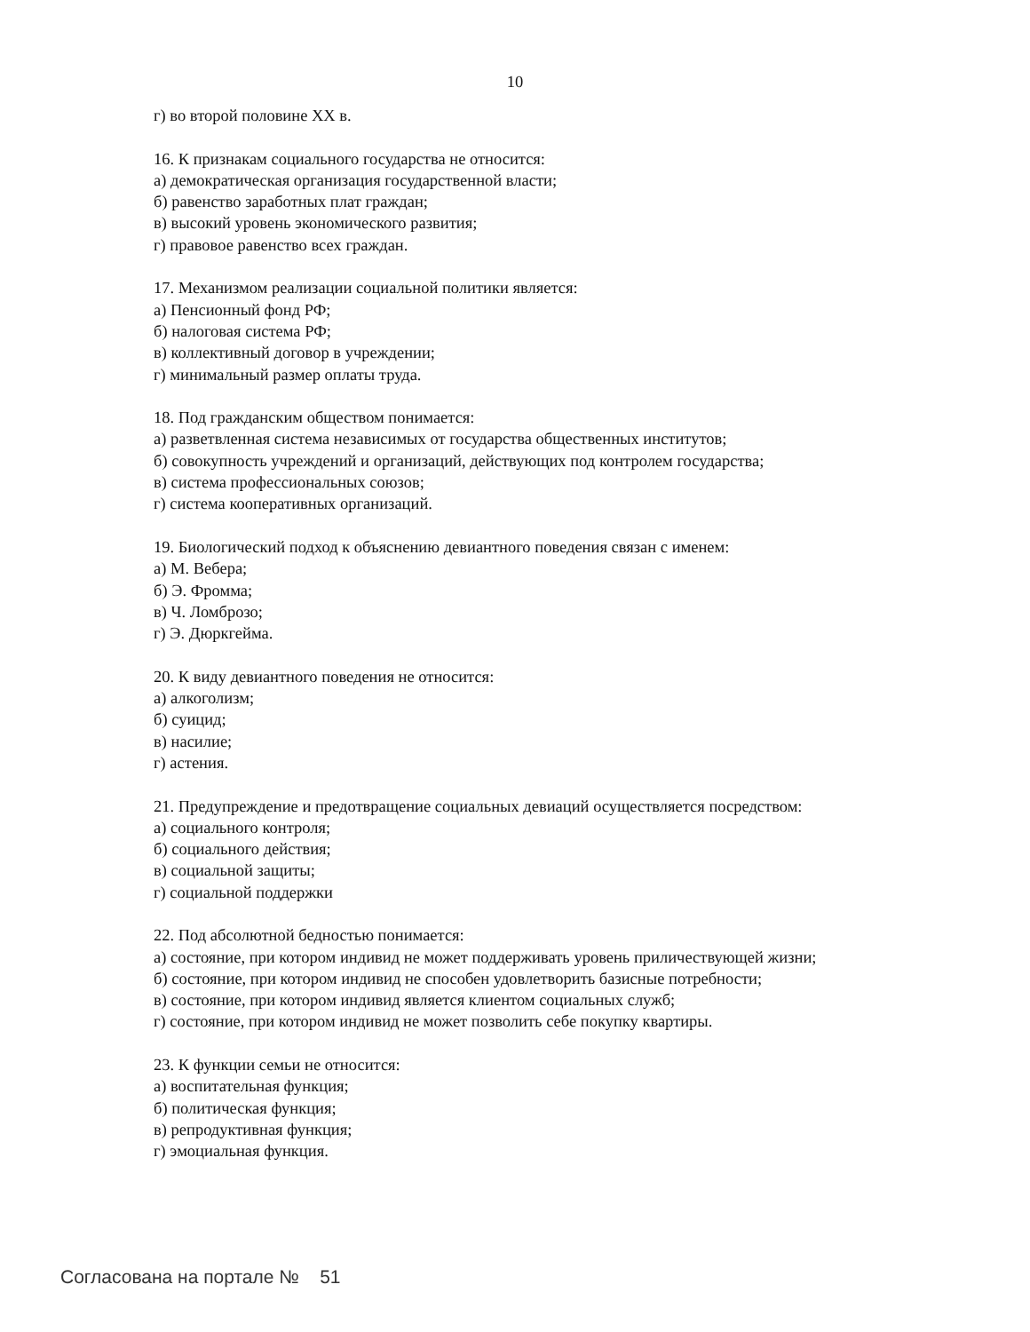10
г) во второй половине XX в.
16. К признакам социального государства не относится:
а) демократическая организация государственной власти;
б) равенство заработных плат граждан;
в) высокий уровень экономического развития;
г) правовое равенство всех граждан.
17. Механизмом реализации социальной политики является:
а) Пенсионный фонд РФ;
б) налоговая система РФ;
в) коллективный договор в учреждении;
г) минимальный размер оплаты труда.
18. Под гражданским обществом понимается:
а) разветвленная система независимых от государства общественных институтов;
б) совокупность учреждений и организаций, действующих под контролем государства;
в) система профессиональных союзов;
г) система кооперативных организаций.
19. Биологический подход к объяснению девиантного поведения связан с именем:
а) М. Вебера;
б) Э. Фромма;
в) Ч. Ломброзо;
г) Э. Дюркгейма.
20. К виду девиантного поведения не относится:
а) алкоголизм;
б) суицид;
в) насилие;
г) астения.
21. Предупреждение и предотвращение социальных девиаций осуществляется посредством:
а) социального контроля;
б) социального действия;
в) социальной защиты;
г) социальной поддержки
22. Под абсолютной бедностью понимается:
а) состояние, при котором индивид не может поддерживать уровень приличествующей жизни;
б) состояние, при котором индивид не способен удовлетворить базисные потребности;
в) состояние, при котором индивид является клиентом социальных служб;
г) состояние, при котором индивид не может позволить себе покупку квартиры.
23. К функции семьи не относится:
а) воспитательная функция;
б) политическая функция;
в) репродуктивная функция;
г) эмоциальная функция.
Согласована на портале № 51